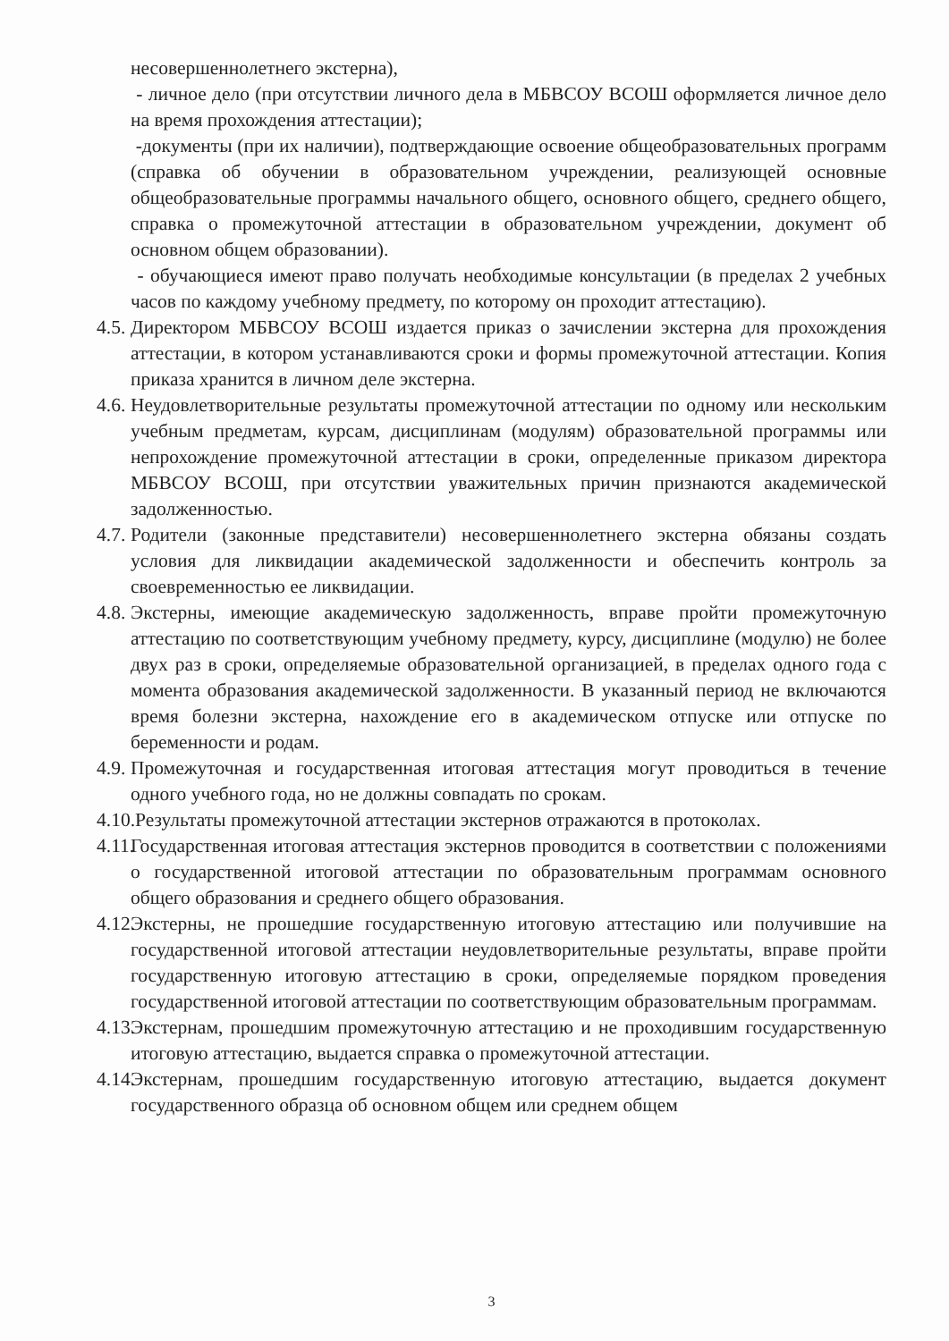несовершеннолетнего экстерна),
- личное дело (при отсутствии личного дела в МБВСОУ ВСОШ оформляется личное дело на время прохождения аттестации);
-документы (при их наличии), подтверждающие освоение общеобразовательных программ (справка об обучении в образовательном учреждении, реализующей основные общеобразовательные программы начального общего, основного общего, среднего общего, справка о промежуточной аттестации в образовательном учреждении, документ об основном общем образовании).
- обучающиеся имеют право получать необходимые консультации (в пределах 2 учебных часов по каждому учебному предмету, по которому он проходит аттестацию).
4.5.
Директором МБВСОУ ВСОШ издается приказ о зачислении экстерна для прохождения аттестации, в котором устанавливаются сроки и формы промежуточной аттестации. Копия приказа хранится в личном деле экстерна.
4.6.
Неудовлетворительные результаты промежуточной аттестации по одному или нескольким учебным предметам, курсам, дисциплинам (модулям) образовательной программы или непрохождение промежуточной аттестации в сроки, определенные приказом директора МБВСОУ ВСОШ, при отсутствии уважительных причин признаются академической задолженностью.
4.7.
Родители (законные представители) несовершеннолетнего экстерна обязаны создать условия для ликвидации академической задолженности и обеспечить контроль за своевременностью ее ликвидации.
4.8.
Экстерны, имеющие академическую задолженность, вправе пройти промежуточную аттестацию по соответствующим учебному предмету, курсу, дисциплине (модулю) не более двух раз в сроки, определяемые образовательной организацией, в пределах одного года с момента образования академической задолженности. В указанный период не включаются время болезни экстерна, нахождение его в академическом отпуске или отпуске по беременности и родам.
4.9.
Промежуточная и государственная итоговая аттестация могут проводиться в течение одного учебного года, но не должны совпадать по срокам.
4.10.Результаты промежуточной аттестации экстернов отражаются в протоколах.
4.11.
Государственная итоговая аттестация экстернов проводится в соответствии с положениями о государственной итоговой аттестации по образовательным программам основного общего образования и среднего общего образования.
4.12.
Экстерны, не прошедшие государственную итоговую аттестацию или получившие на государственной итоговой аттестации неудовлетворительные результаты, вправе пройти государственную итоговую аттестацию в сроки, определяемые порядком проведения государственной итоговой аттестации по соответствующим образовательным программам.
4.13.
Экстернам, прошедшим промежуточную аттестацию и не проходившим государственную итоговую аттестацию, выдается справка о промежуточной аттестации.
4.14.
Экстернам, прошедшим государственную итоговую аттестацию, выдается документ государственного образца об основном общем или среднем общем
3